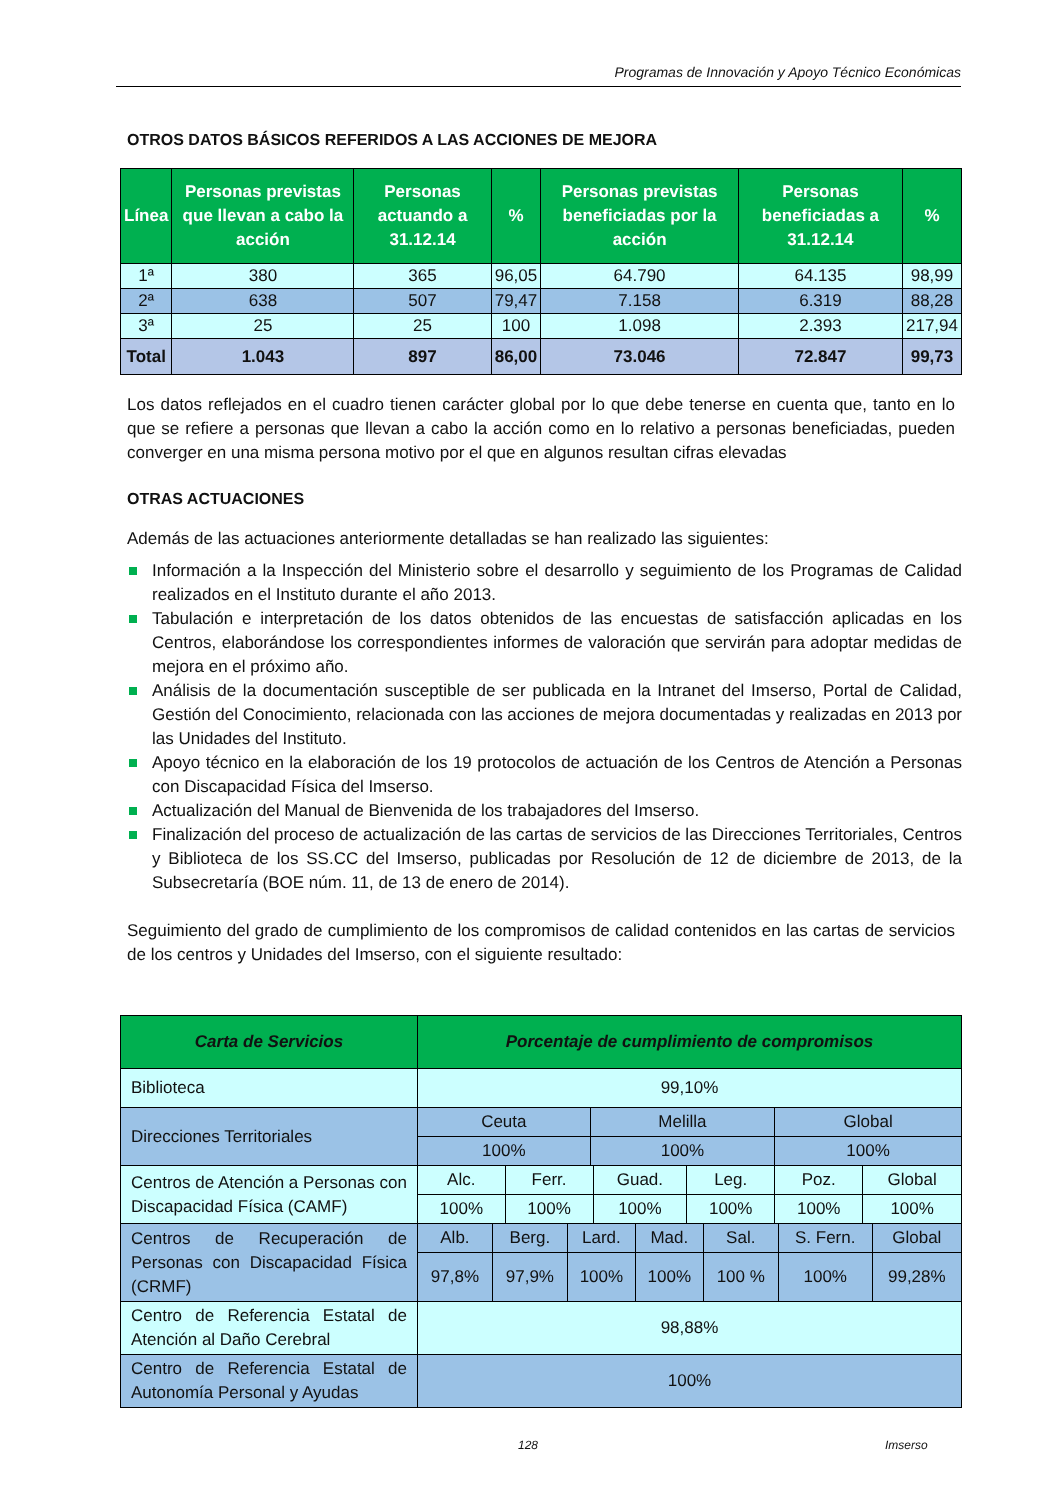Programas de Innovación y Apoyo Técnico Económicas
OTROS DATOS BÁSICOS REFERIDOS A LAS ACCIONES DE MEJORA
| Línea | Personas previstas que llevan a cabo la acción | Personas actuando a 31.12.14 | % | Personas previstas beneficiadas por la acción | Personas beneficiadas a 31.12.14 | % |
| --- | --- | --- | --- | --- | --- | --- |
| 1ª | 380 | 365 | 96,05 | 64.790 | 64.135 | 98,99 |
| 2ª | 638 | 507 | 79,47 | 7.158 | 6.319 | 88,28 |
| 3ª | 25 | 25 | 100 | 1.098 | 2.393 | 217,94 |
| Total | 1.043 | 897 | 86,00 | 73.046 | 72.847 | 99,73 |
Los datos reflejados en el cuadro tienen carácter global por lo que debe tenerse en cuenta que, tanto en lo que se refiere a personas que llevan a cabo la acción como en lo relativo a personas beneficiadas, pueden converger en una misma persona motivo por el que en algunos resultan cifras elevadas
OTRAS ACTUACIONES
Además de las actuaciones anteriormente detalladas se han realizado las siguientes:
Información a la Inspección del Ministerio sobre el desarrollo y seguimiento de los Programas de Calidad realizados en el Instituto durante el año 2013.
Tabulación e interpretación de los datos obtenidos de las encuestas de satisfacción aplicadas en los Centros, elaborándose los correspondientes informes de valoración que servirán para adoptar medidas de mejora en el próximo año.
Análisis de la documentación susceptible de ser publicada en la Intranet del Imserso, Portal de Calidad, Gestión del Conocimiento, relacionada con las acciones de mejora documentadas y realizadas en 2013 por las Unidades del Instituto.
Apoyo técnico en la elaboración de los 19 protocolos de actuación de los Centros de Atención a Personas con Discapacidad Física del Imserso.
Actualización del Manual de Bienvenida de los trabajadores del Imserso.
Finalización del proceso de actualización de las cartas de servicios de las Direcciones Territoriales, Centros y Biblioteca de los SS.CC del Imserso, publicadas por Resolución de 12 de diciembre de 2013, de la Subsecretaría (BOE núm. 11, de 13 de enero de 2014).
Seguimiento del grado de cumplimiento de los compromisos de calidad contenidos en las cartas de servicios de los centros y Unidades del Imserso, con el siguiente resultado:
| Carta de Servicios | Porcentaje de cumplimiento de compromisos |
| --- | --- |
| Biblioteca | 99,10% |
| Direcciones Territoriales | / Ceuta / Melilla / Global / / 100% / 100% / 100% / |
| Centros de Atención a Personas con Discapacidad Física (CAMF) | / Alc. / Ferr. / Guad. / Leg. / Poz. / Global / / 100% / 100% / 100% / 100% / 100% / 100% / |
| Centros de Recuperación de Personas con Discapacidad Física (CRMF) | / Alb. / Berg. / Lard. / Mad. / Sal. / S. Fern. / Global / / 97,8% / 97,9% / 100% / 100% / 100 % / 100% / 99,28% / |
| Centro de Referencia Estatal de Atención al Daño Cerebral | 98,88% |
| Centro de Referencia Estatal de Autonomía Personal y Ayudas | 100% |
128 Imserso